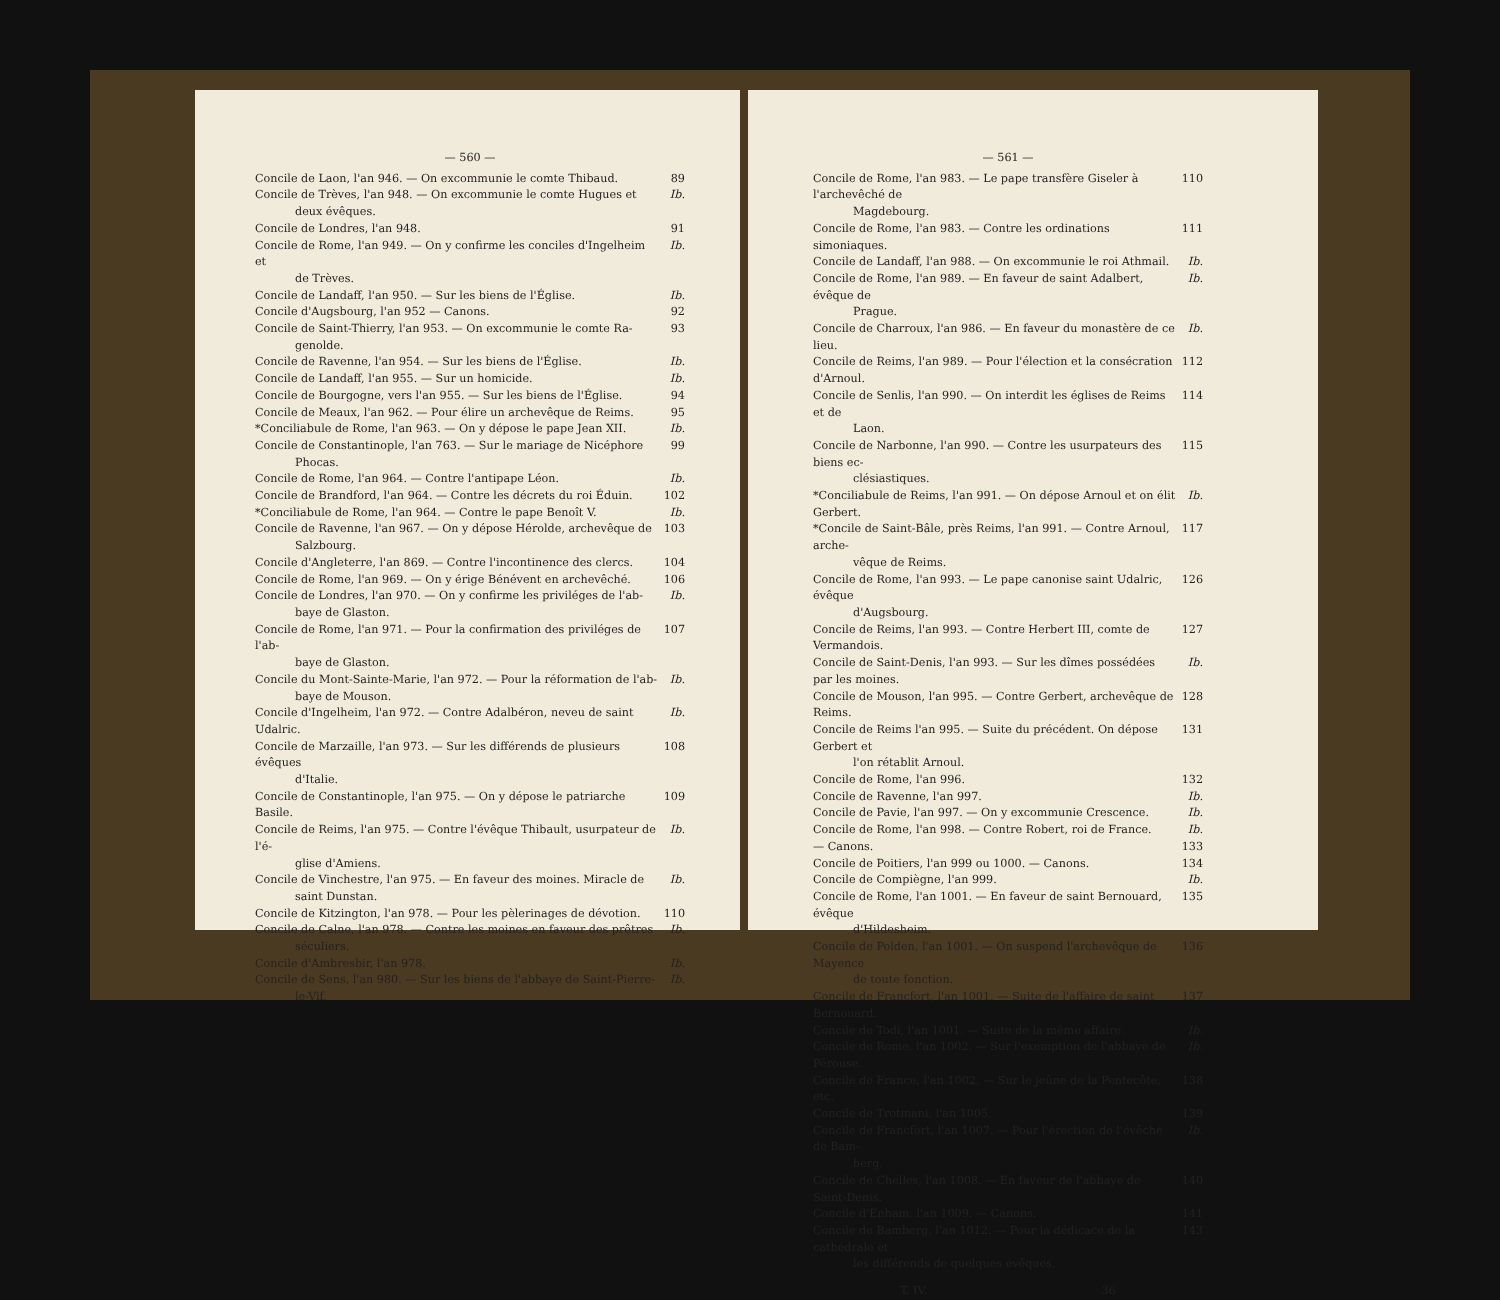— 560 —
Concile de Laon, l'an 946. — On excommunie le comte Thibaud. 89
Concile de Trèves, l'an 948. — On excommunie le comte Hugues et
deux évêques. Ib.
Concile de Londres, l'an 948. 91
Concile de Rome, l'an 949. — On y confirme les conciles d'Ingelheim et
de Trèves. Ib.
Concile de Landaff, l'an 950. — Sur les biens de l'Église. Ib.
Concile d'Augsbourg, l'an 952 — Canons. 92
Concile de Saint-Thierry, l'an 953. — On excommunie le comte Ra-
genolde. 93
Concile de Ravenne, l'an 954. — Sur les biens de l'Église. Ib.
Concile de Landaff, l'an 955. — Sur un homicide. Ib.
Concile de Bourgogne, vers l'an 955. — Sur les biens de l'Église. 94
Concile de Meaux, l'an 962. — Pour élire un archevêque de Reims. 95
*Conciliabule de Rome, l'an 963. — On y dépose le pape Jean XII. Ib.
Concile de Constantinople, l'an 763. — Sur le mariage de Nicéphore
Phocas. 99
Concile de Rome, l'an 964. — Contre l'antipape Léon. Ib.
Concile de Brandford, l'an 964. — Contre les décrets du roi Éduin. 102
*Conciliabule de Rome, l'an 964. — Contre le pape Benoît V. Ib.
Concile de Ravenne, l'an 967. — On y dépose Hérolde, archevêque de
Salzbourg. 103
Concile d'Angleterre, l'an 869. — Contre l'incontinence des clercs. 104
Concile de Rome, l'an 969. — On y érige Bénévent en archevêché. 106
Concile de Londres, l'an 970. — On y confirme les priviléges de l'ab-
baye de Glaston. Ib.
Concile de Rome, l'an 971. — Pour la confirmation des priviléges de l'ab-
baye de Glaston. 107
Concile du Mont-Sainte-Marie, l'an 972. — Pour la réformation de l'ab-
baye de Mouson. Ib.
Concile d'Ingelheim, l'an 972. — Contre Adalbéron, neveu de saint Udalric. Ib.
Concile de Marzaille, l'an 973. — Sur les différends de plusieurs évêques
d'Italie. 108
Concile de Constantinople, l'an 975. — On y dépose le patriarche Basile. 109
Concile de Reims, l'an 975. — Contre l'évêque Thibault, usurpateur de l'é-
glise d'Amiens. Ib.
Concile de Vinchestre, l'an 975. — En faveur des moines. Miracle de
saint Dunstan. Ib.
Concile de Kitzington, l'an 978. — Pour les pèlerinages de dévotion. 110
Concile de Calne, l'an 978. — Contre les moines en faveur des prêtres
séculiers. Ib.
Concile d'Ambresbir, l'an 978. Ib.
Concile de Sens, l'an 980. — Sur les biens de l'abbaye de Saint-Pierre-
le-Vif. Ib.
— 561 —
Concile de Rome, l'an 983. — Le pape transfère Giseler à l'archevêché de
Magdebourg. 110
Concile de Rome, l'an 983. — Contre les ordinations simoniaques. 111
Concile de Landaff, l'an 988. — On excommunie le roi Athmail. Ib.
Concile de Rome, l'an 989. — En faveur de saint Adalbert, évêque de
Prague. Ib.
Concile de Charroux, l'an 986. — En faveur du monastère de ce lieu. Ib.
Concile de Reims, l'an 989. — Pour l'élection et la consécration d'Arnoul. 112
Concile de Senlis, l'an 990. — On interdit les églises de Reims et de
Laon. 114
Concile de Narbonne, l'an 990. — Contre les usurpateurs des biens ec-
clésiastiques. 115
*Conciliabule de Reims, l'an 991. — On dépose Arnoul et on élit Gerbert. Ib.
*Concile de Saint-Bâle, près Reims, l'an 991. — Contre Arnoul, arche-
vêque de Reims. 117
Concile de Rome, l'an 993. — Le pape canonise saint Udalric, évêque
d'Augsbourg. 126
Concile de Reims, l'an 993. — Contre Herbert III, comte de Vermandois. 127
Concile de Saint-Denis, l'an 993. — Sur les dîmes possédées par les moines. Ib.
Concile de Mouson, l'an 995. — Contre Gerbert, archevêque de Reims. 128
Concile de Reims l'an 995. — Suite du précédent. On dépose Gerbert et
l'on rétablit Arnoul. 131
Concile de Rome, l'an 996. 132
Concile de Ravenne, l'an 997. Ib.
Concile de Pavie, l'an 997. — On y excommunie Crescence. Ib.
Concile de Rome, l'an 998. — Contre Robert, roi de France. Ib.
— Canons. 133
Concile de Poitiers, l'an 999 ou 1000. — Canons. 134
Concile de Compiègne, l'an 999. Ib.
Concile de Rome, l'an 1001. — En faveur de saint Bernouard, évêque
d'Hildesheim. 135
Concile de Polden, l'an 1001. — On suspend l'archevêque de Mayence
de toute fonction. 136
Concile de Francfort, l'an 1001. — Suite de l'affaire de saint Bernouard. 137
Concile de Todi, l'an 1001. — Suite de la même affaire. Ib.
Concile de Rome, l'an 1002. — Sur l'exemption de l'abbaye de Pérouse. Ib.
Concile de France, l'an 1002. — Sur le jeûne de la Pentecôte, etc. 138
Concile de Trotmani, l'an 1005. 139
Concile de Francfort, l'an 1007. — Pour l'érection de l'évêché de Bam-
berg. Ib.
Concile de Chelles, l'an 1008. — En faveur de l'abbaye de Saint-Denis. 140
Concile d'Enham, l'an 1009. — Canons. 141
Concile de Bamberg, l'an 1012. — Pour la dédicace de la cathédrale et
les différends de quelques évêques. 143
T. IV. 36